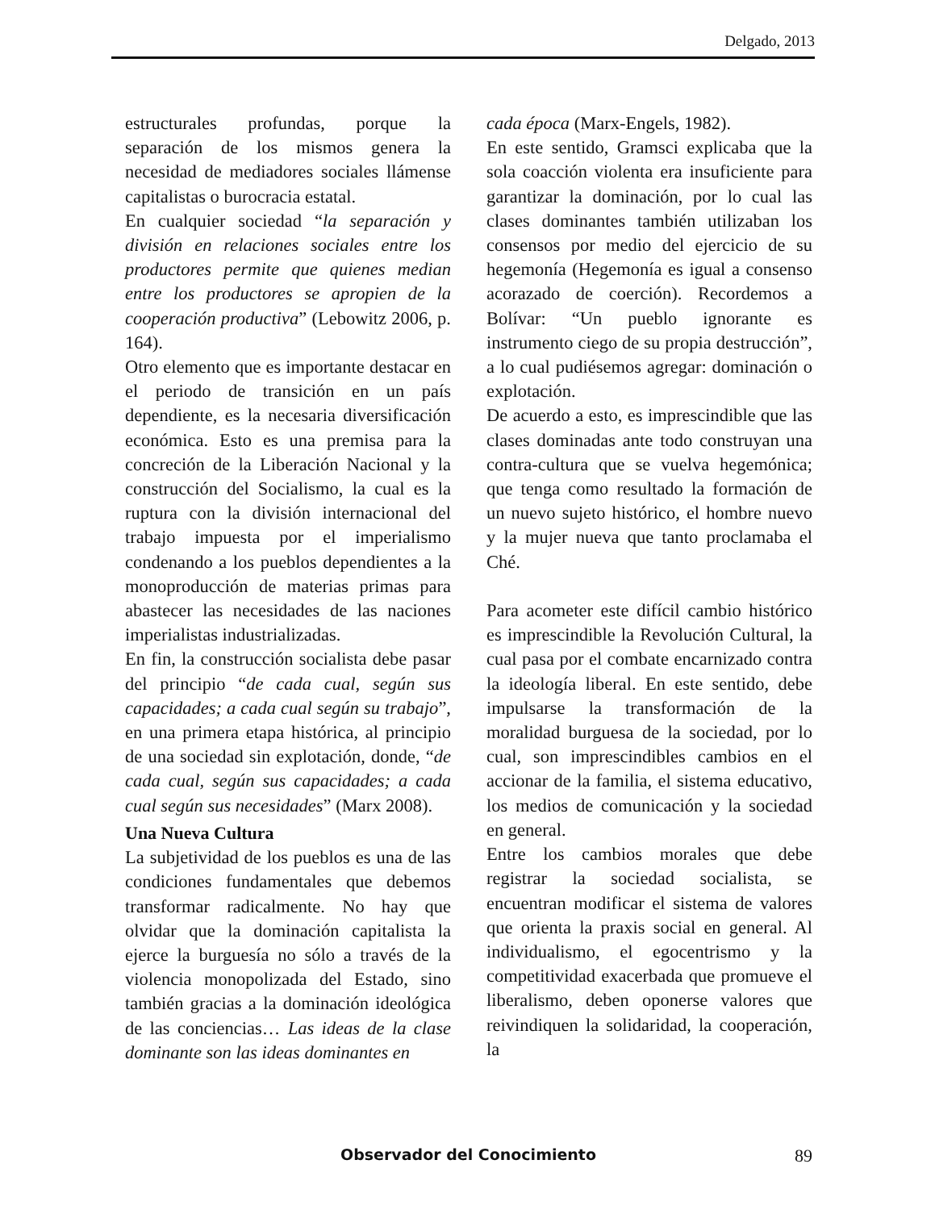Delgado, 2013
estructurales profundas, porque la separación de los mismos genera la necesidad de mediadores sociales llámense capitalistas o burocracia estatal.
En cualquier sociedad “la separación y división en relaciones sociales entre los productores permite que quienes median entre los productores se apropien de la cooperación productiva” (Lebowitz 2006, p. 164).
Otro elemento que es importante destacar en el periodo de transición en un país dependiente, es la necesaria diversificación económica. Esto es una premisa para la concreción de la Liberación Nacional y la construcción del Socialismo, la cual es la ruptura con la división internacional del trabajo impuesta por el imperialismo condenando a los pueblos dependientes a la monoproducción de materias primas para abastecer las necesidades de las naciones imperialistas industrializadas.
En fin, la construcción socialista debe pasar del principio “de cada cual, según sus capacidades; a cada cual según su trabajo”, en una primera etapa histórica, al principio de una sociedad sin explotación, donde, “de cada cual, según sus capacidades; a cada cual según sus necesidades” (Marx 2008).
Una Nueva Cultura
La subjetividad de los pueblos es una de las condiciones fundamentales que debemos transformar radicalmente. No hay que olvidar que la dominación capitalista la ejerce la burguesía no sólo a través de la violencia monopolizada del Estado, sino también gracias a la dominación ideológica de las conciencias… Las ideas de la clase dominante son las ideas dominantes en
cada época (Marx-Engels, 1982).
En este sentido, Gramsci explicaba que la sola coacción violenta era insuficiente para garantizar la dominación, por lo cual las clases dominantes también utilizaban los consensos por medio del ejercicio de su hegemonía (Hegemonía es igual a consenso acorazado de coerción). Recordemos a Bolívar: “Un pueblo ignorante es instrumento ciego de su propia destrucción”, a lo cual pudiésemos agregar: dominación o explotación.
De acuerdo a esto, es imprescindible que las clases dominadas ante todo construyan una contra-cultura que se vuelva hegemónica; que tenga como resultado la formación de un nuevo sujeto histórico, el hombre nuevo y la mujer nueva que tanto proclamaba el Ché.
Para acometer este difícil cambio histórico es imprescindible la Revolución Cultural, la cual pasa por el combate encarnizado contra la ideología liberal. En este sentido, debe impulsarse la transformación de la moralidad burguesa de la sociedad, por lo cual, son imprescindibles cambios en el accionar de la familia, el sistema educativo, los medios de comunicación y la sociedad en general.
Entre los cambios morales que debe registrar la sociedad socialista, se encuentran modificar el sistema de valores que orienta la praxis social en general. Al individualismo, el egocentrismo y la competitividad exacerbada que promueve el liberalismo, deben oponerse valores que reivindiquen la solidaridad, la cooperación, la
Observador del Conocimiento 89